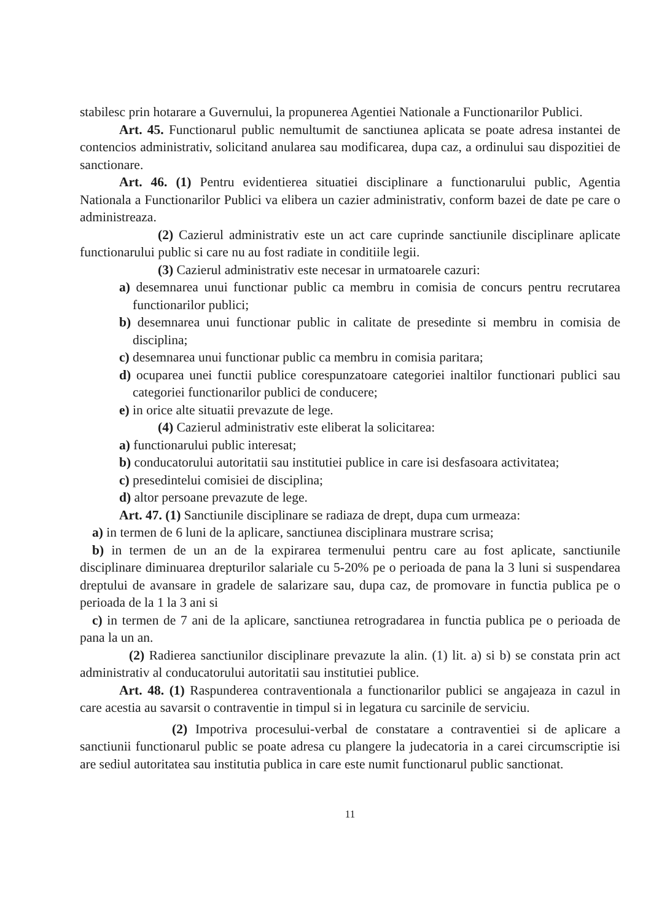stabilesc prin hotarare a Guvernului, la propunerea Agentiei Nationale a Functionarilor Publici.
Art. 45. Functionarul public nemultumit de sanctiunea aplicata se poate adresa instantei de contencios administrativ, solicitand anularea sau modificarea, dupa caz, a ordinului sau dispozitiei de sanctionare.
Art. 46. (1) Pentru evidentierea situatiei disciplinare a functionarului public, Agentia Nationala a Functionarilor Publici va elibera un cazier administrativ, conform bazei de date pe care o administreaza.
(2) Cazierul administrativ este un act care cuprinde sanctiunile disciplinare aplicate functionarului public si care nu au fost radiate in conditiile legii.
(3) Cazierul administrativ este necesar in urmatoarele cazuri:
a) desemnarea unui functionar public ca membru in comisia de concurs pentru recrutarea functionarilor publici;
b) desemnarea unui functionar public in calitate de presedinte si membru in comisia de disciplina;
c) desemnarea unui functionar public ca membru in comisia paritara;
d) ocuparea unei functii publice corespunzatoare categoriei inaltilor functionari publici sau categoriei functionarilor publici de conducere;
e) in orice alte situatii prevazute de lege.
(4) Cazierul administrativ este eliberat la solicitarea:
a) functionarului public interesat;
b) conducatorului autoritatii sau institutiei publice in care isi desfasoara activitatea;
c) presedintelui comisiei de disciplina;
d) altor persoane prevazute de lege.
Art. 47. (1) Sanctiunile disciplinare se radiaza de drept, dupa cum urmeaza:
a) in termen de 6 luni de la aplicare, sanctiunea disciplinara mustrare scrisa;
b) in termen de un an de la expirarea termenului pentru care au fost aplicate, sanctiunile disciplinare diminuarea drepturilor salariale cu 5-20% pe o perioada de pana la 3 luni si suspendarea dreptului de avansare in gradele de salarizare sau, dupa caz, de promovare in functia publica pe o perioada de la 1 la 3 ani si
c) in termen de 7 ani de la aplicare, sanctiunea retrogradarea in functia publica pe o perioada de pana la un an.
(2) Radierea sanctiunilor disciplinare prevazute la alin. (1) lit. a) si b) se constata prin act administrativ al conducatorului autoritatii sau institutiei publice.
Art. 48. (1) Raspunderea contraventionala a functionarilor publici se angajeaza in cazul in care acestia au savarsit o contraventie in timpul si in legatura cu sarcinile de serviciu.
(2) Impotriva procesului-verbal de constatare a contraventiei si de aplicare a sanctiunii functionarul public se poate adresa cu plangere la judecatoria in a carei circumscriptie isi are sediul autoritatea sau institutia publica in care este numit functionarul public sanctionat.
11